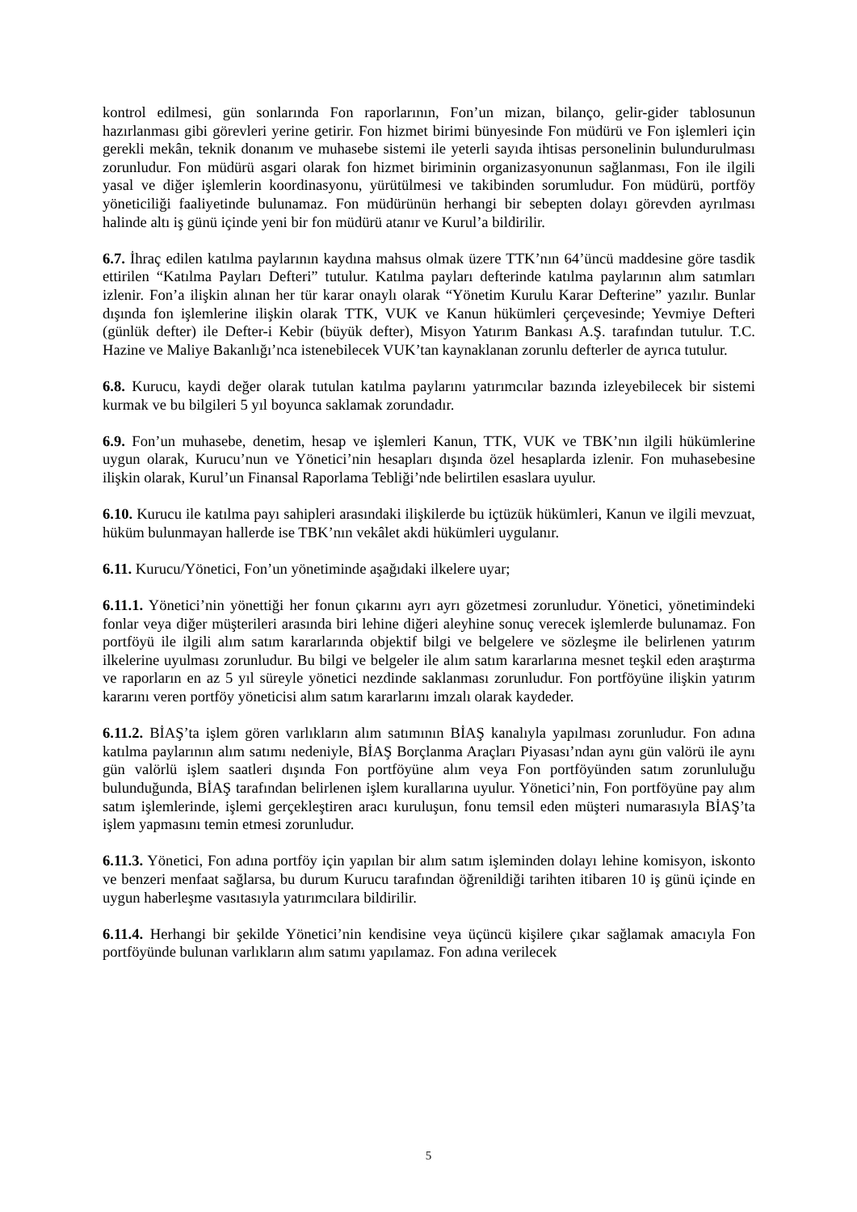kontrol edilmesi, gün sonlarında Fon raporlarının, Fon’un mizan, bilanço, gelir-gider tablosunun hazırlanması gibi görevleri yerine getirir. Fon hizmet birimi bünyesinde Fon müdürü ve Fon işlemleri için gerekli mekân, teknik donanım ve muhasebe sistemi ile yeterli sayıda ihtisas personelinin bulundurulması zorunludur. Fon müdürü asgari olarak fon hizmet biriminin organizasyonunun sağlanması, Fon ile ilgili yasal ve diğer işlemlerin koordinasyonu, yürütülmesi ve takibinden sorumludur. Fon müdürü, portföy yöneticiliği faaliyetinde bulunamaz. Fon müdürünün herhangi bir sebepten dolayı görevden ayrılması halinde altı iş günü içinde yeni bir fon müdürü atanır ve Kurul’a bildirilir.
6.7. İhraç edilen katılma paylarının kaydına mahsus olmak üzere TTK’nın 64’üncü maddesine göre tasdik ettirilen “Katılma Payları Defteri” tutulur. Katılma payları defterinde katılma paylarının alım satımları izlenir. Fon’a ilişkin alınan her tür karar onaylı olarak “Yönetim Kurulu Karar Defterine” yazılır. Bunlar dışında fon işlemlerine ilişkin olarak TTK, VUK ve Kanun hükümleri çerçevesinde; Yevmiye Defteri (günlük defter) ile Defter-i Kebir (büyük defter), Misyon Yatırım Bankası A.Ş. tarafından tutulur. T.C. Hazine ve Maliye Bakanlığı’nca istenebilecek VUK’tan kaynaklanan zorunlu defterler de ayrıca tutulur.
6.8. Kurucu, kaydi değer olarak tutulan katılma paylarını yatırımcılar bazında izleyebilecek bir sistemi kurmak ve bu bilgileri 5 yıl boyunca saklamak zorundadır.
6.9. Fon’un muhasebe, denetim, hesap ve işlemleri Kanun, TTK, VUK ve TBK’nın ilgili hükümlerine uygun olarak, Kurucu’nun ve Yönetici’nin hesapları dışında özel hesaplarda izlenir. Fon muhasebesine ilişkin olarak, Kurul’un Finansal Raporlama Tebliği’nde belirtilen esaslara uyulur.
6.10. Kurucu ile katılma payı sahipleri arasındaki ilişkilerde bu içtüzük hükümleri, Kanun ve ilgili mevzuat, hüküm bulunmayan hallerde ise TBK’nın vekâlet akdi hükümleri uygulanır.
6.11. Kurucu/Yönetici, Fon’un yönetiminde aşağıdaki ilkelere uyar;
6.11.1. Yönetici’nin yönettiği her fonun çıkarını ayrı ayrı gözetmesi zorunludur. Yönetici, yönetimindeki fonlar veya diğer müşterileri arasında biri lehine diğeri aleyhine sonuç verecek işlemlerde bulunamaz. Fon portföyü ile ilgili alım satım kararlarında objektif bilgi ve belgelere ve sözleşme ile belirlenen yatırım ilkelerine uyulması zorunludur. Bu bilgi ve belgeler ile alım satım kararlarına mesnet teşkil eden araştırma ve raporların en az 5 yıl süreyle yönetici nezdinde saklanması zorunludur. Fon portföyüne ilişkin yatırım kararını veren portföy yöneticisi alım satım kararlarını imzalı olarak kaydeder.
6.11.2. BİAŞ’ta işlem gören varlıkların alım satımının BİAŞ kanalıyla yapılması zorunludur. Fon adına katılma paylarının alım satımı nedeniyle, BİAŞ Borçlanma Araçları Piyasası’ndan aynı gün valörü ile aynı gün valörlü işlem saatleri dışında Fon portföyüne alım veya Fon portföyünden satım zorunluluğu bulunduğunda, BİAŞ tarafından belirlenen işlem kurallarına uyulur. Yönetici’nin, Fon portföyüne pay alım satım işlemlerinde, işlemi gerçekleştiren aracı kuruluşun, fonu temsil eden müşteri numarasıyla BİAŞ’ta işlem yapmasını temin etmesi zorunludur.
6.11.3. Yönetici, Fon adına portföy için yapılan bir alım satım işleminden dolayı lehine komisyon, iskonto ve benzeri menfaat sağlarsa, bu durum Kurucu tarafından öğrenildiği tarihten itibaren 10 iş günü içinde en uygun haberleşme vasıtasıyla yatırımcılara bildirilir.
6.11.4. Herhangi bir şekilde Yönetici’nin kendisine veya üçüncü kişilere çıkar sağlamak amacıyla Fon portföyünde bulunan varlıkların alım satımı yapılamaz. Fon adına verilecek
5